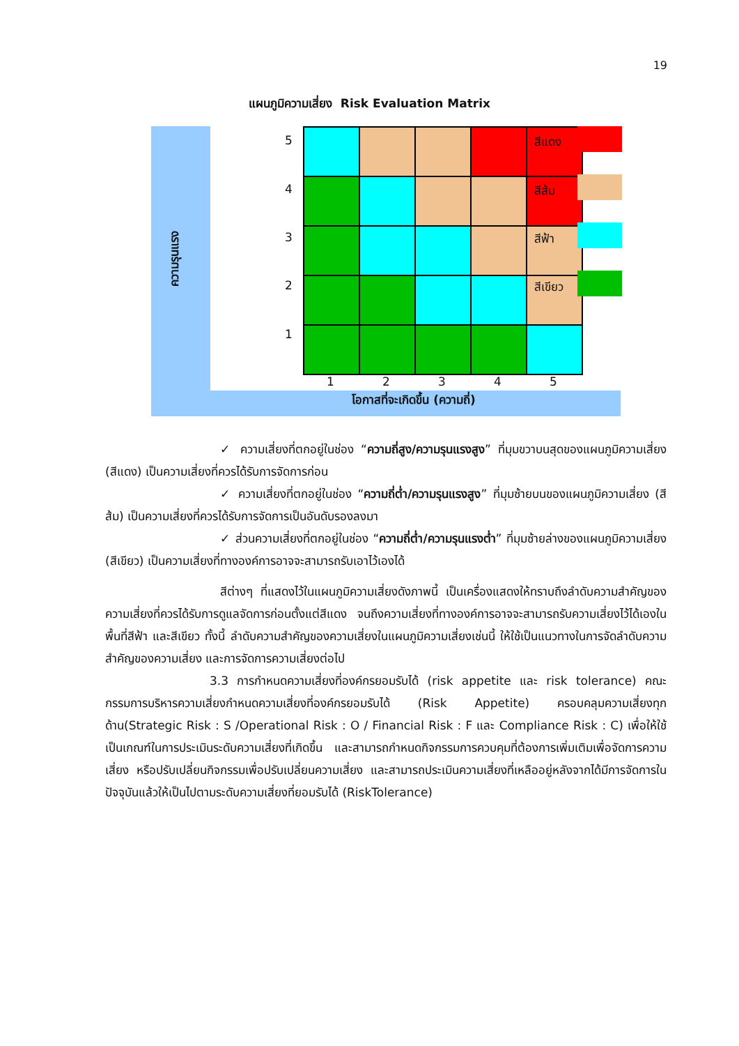19
แผนภูมิความเสี่ยง Risk Evaluation Matrix
5
4
3
2
1
1 2 3 4 5
สีแดง
สีส้ม
สีฟ้า
สีเขียว
ความรุนแรง
โอกาสที่จะเกิดขึ้น (ความถี่)
✓ ความเสี่ยงที่ตกอยู่ในช่อง “ความถี่สูง/ความรุนแรงสูง” ที่มุมขวาบนสุดของแผนภูมิความเสี่ยง (สีแดง) เป็นความเสี่ยงที่ควรได้รับการจัดการก่อน
✓ ความเสี่ยงที่ตกอยู่ในช่อง “ความถี่ต่ำ/ความรุนแรงสูง” ที่มุมซ้ายบนของแผนภูมิความเสี่ยง (สีส้ม) เป็นความเสี่ยงที่ควรได้รับการจัดการเป็นอันดับรองลงมา
✓ ส่วนความเสี่ยงที่ตกอยู่ในช่อง “ความถี่ต่ำ/ความรุนแรงต่ำ” ที่มุมซ้ายล่างของแผนภูมิความเสี่ยง (สีเขียว) เป็นความเสี่ยงที่ทางองค์การอาจจะสามารถรับเอาไว้เองได้
สีต่างๆ ที่แสดงไว้ในแผนภูมิความเสี่ยงดังภาพนี้ เป็นเครื่องแสดงให้ทราบถึงลำดับความสำคัญของความเสี่ยงที่ควรได้รับการดูแลจัดการก่อนตั้งแต่สีแดง จนถึงความเสี่ยงที่ทางองค์การอาจจะสามารถรับความเสี่ยงไว้ได้เองในพื้นที่สีฟ้า และสีเขียว ทั้งนี้ ลำดับความสำคัญของความเสี่ยงในแผนภูมิความเสี่ยงเช่นนี้ ให้ใช้เป็นแนวทางในการจัดลำดับความสำคัญของความเสี่ยง และการจัดการความเสี่ยงต่อไป
3.3 การกำหนดความเสี่ยงที่องค์กรยอมรับได้ (risk appetite และ risk tolerance) คณะกรรมการบริหารความเสี่ยงกำหนดความเสี่ยงที่องค์กรยอมรับได้ (Risk Appetite) ครอบคลุมความเสี่ยงทุกด้าน(Strategic Risk : S /Operational Risk : O / Financial Risk : F และ Compliance Risk : C) เพื่อให้ใช้เป็นเกณฑ์ในการประเมินระดับความเสี่ยงที่เกิดขึ้น และสามารถกำหนดกิจกรรมการควบคุมที่ต้องการเพิ่มเติมเพื่อจัดการความเสี่ยง หรือปรับเปลี่ยนกิจกรรมเพื่อปรับเปลี่ยนความเสี่ยง และสามารถประเมินความเสี่ยงที่เหลืออยู่หลังจากได้มีการจัดการในปัจจุบันแล้วให้เป็นไปตามระดับความเสี่ยงที่ยอมรับได้ (RiskTolerance)